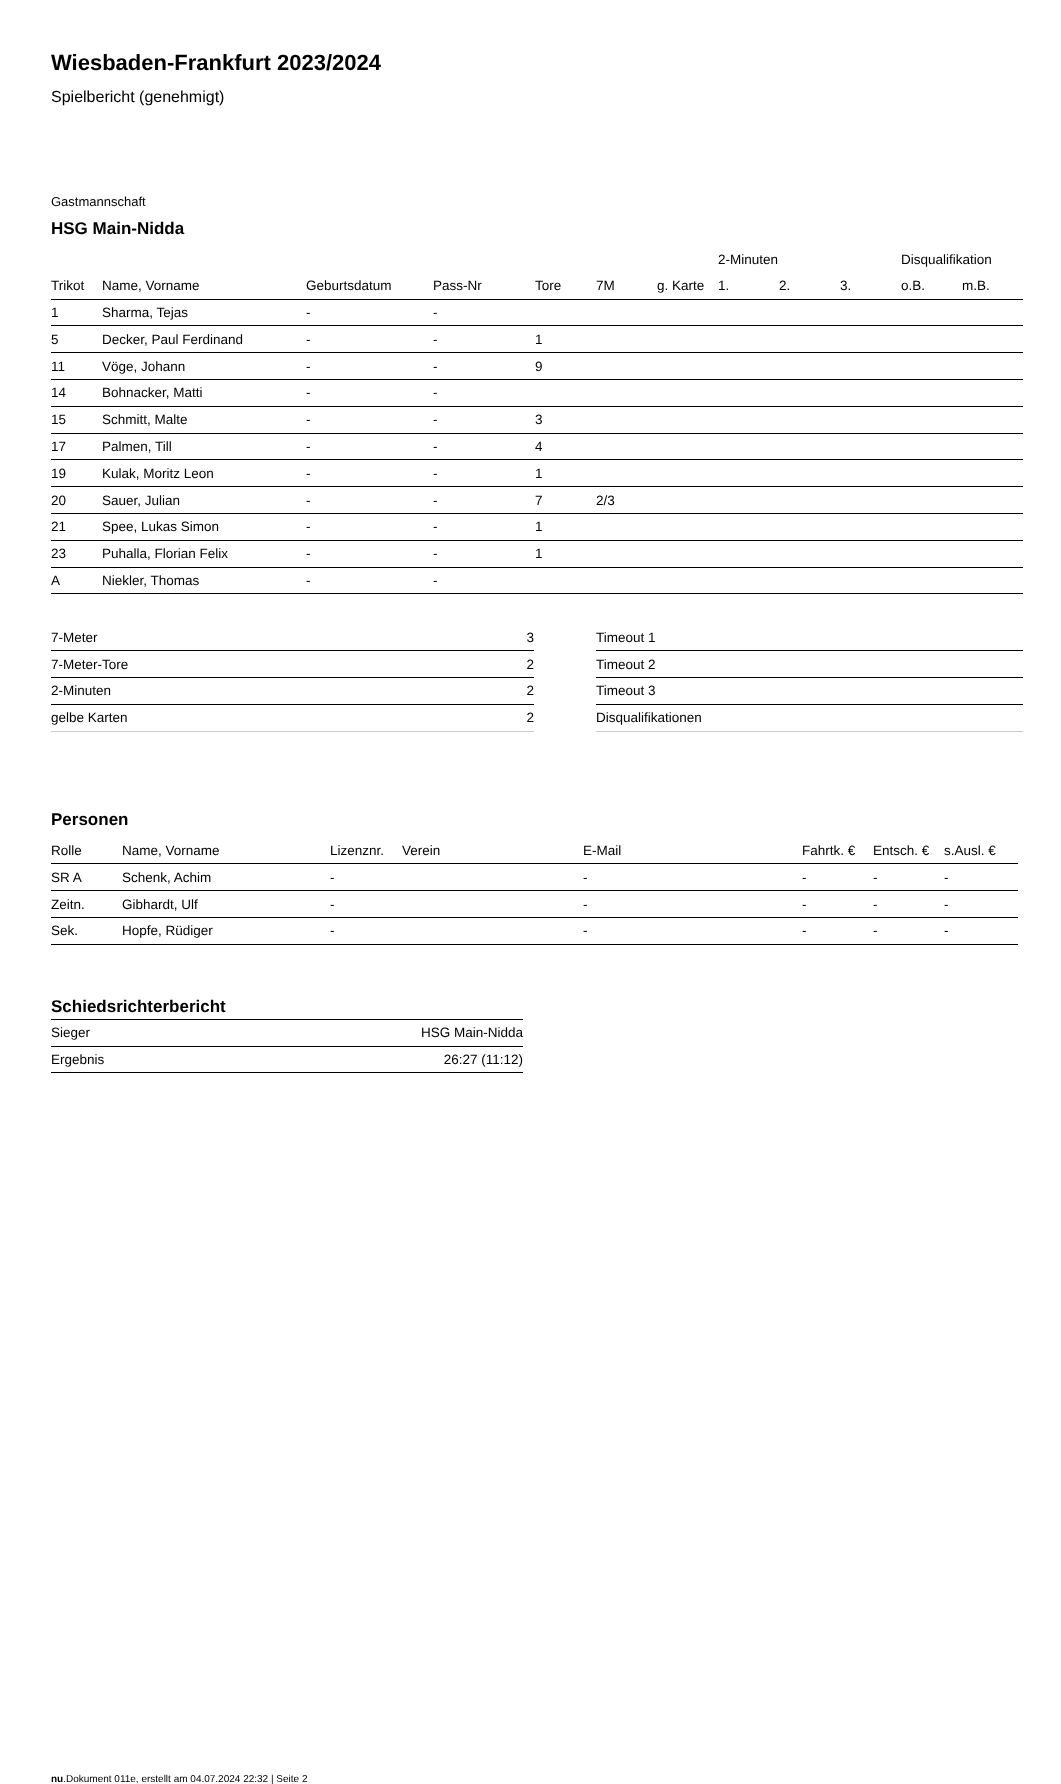Wiesbaden-Frankfurt 2023/2024
Spielbericht (genehmigt)
Gastmannschaft
HSG Main-Nidda
| | | | | | | | 2-Minuten | | | Disqualifikation | |
| --- | --- | --- | --- | --- | --- | --- | --- | --- | --- | --- | --- |
| Trikot | Name, Vorname | Geburtsdatum | Pass-Nr | Tore | 7M | g. Karte | 1. | 2. | 3. | o.B. | m.B. |
| 1 | Sharma, Tejas | - | - | | | | | | | | |
| 5 | Decker, Paul Ferdinand | - | - | 1 | | | | | | | |
| 11 | Vöge, Johann | - | - | 9 | | | | | | | |
| 14 | Bohnacker, Matti | - | - | | | | | | | | |
| 15 | Schmitt, Malte | - | - | 3 | | | | | | | |
| 17 | Palmen, Till | - | - | 4 | | | | | | | |
| 19 | Kulak, Moritz Leon | - | - | 1 | | | | | | | |
| 20 | Sauer, Julian | - | - | 7 | 2/3 | | | | | | |
| 21 | Spee, Lukas Simon | - | - | 1 | | | | | | | |
| 23 | Puhalla, Florian Felix | - | - | 1 | | | | | | | |
| A | Niekler, Thomas | - | - | | | | | | | | |
| 7-Meter | 3 |
| 7-Meter-Tore | 2 |
| 2-Minuten | 2 |
| gelbe Karten | 2 |
| Timeout 1 |
| Timeout 2 |
| Timeout 3 |
| Disqualifikationen |
Personen
| Rolle | Name, Vorname | Lizenznr. | Verein | E-Mail | Fahrtk. € | Entsch. € | s.Ausl. € |
| --- | --- | --- | --- | --- | --- | --- | --- |
| SR A | Schenk, Achim | - | | - | - | - | - |
| Zeitn. | Gibhardt, Ulf | - | | - | - | - | - |
| Sek. | Hopfe, Rüdiger | - | | - | - | - | - |
Schiedsrichterbericht
| Sieger | HSG Main-Nidda |
| Ergebnis | 26:27 (11:12) |
nu.Dokument 011e, erstellt am 04.07.2024 22:32 | Seite 2